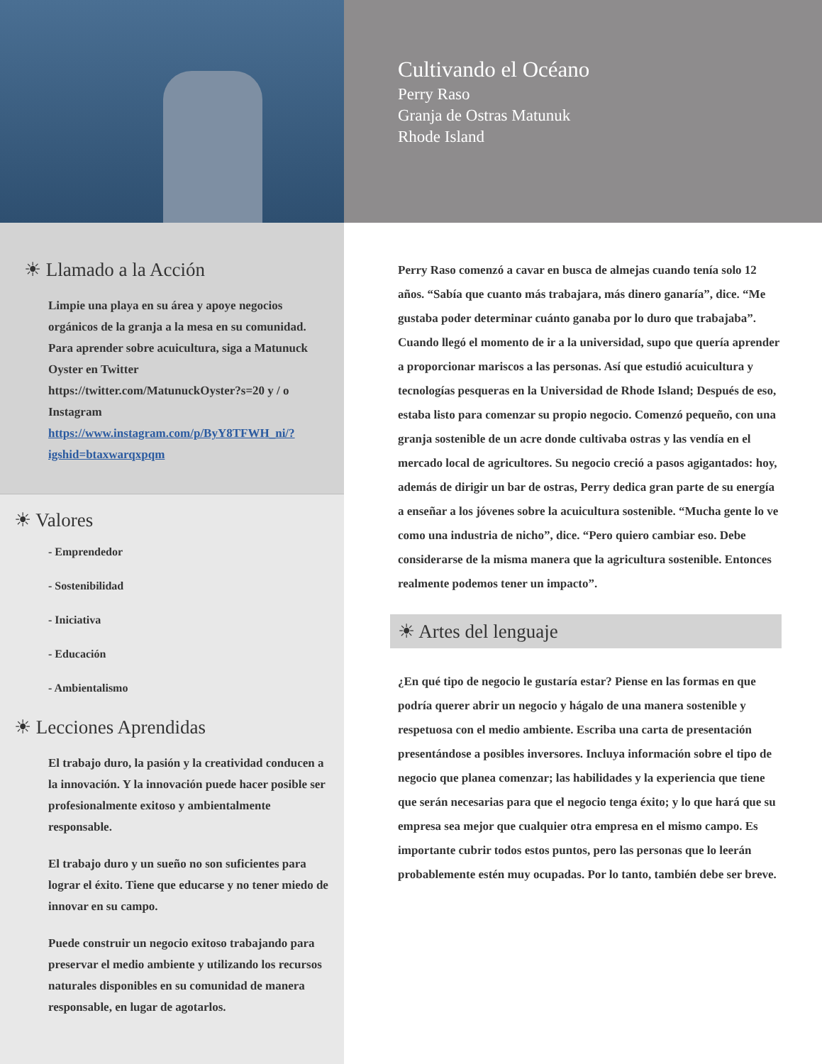Cultivando el Océano
Perry Raso
Granja de Ostras Matunuk
Rhode Island
☀ Llamado a la Acción
Limpie una playa en su área y apoye negocios orgánicos de la granja a la mesa en su comunidad. Para aprender sobre acuicultura, siga a Matunuck Oyster en Twitter https://twitter.com/MatunuckOyster?s=20 y / o Instagram https://www.instagram.com/p/ByY8TFWH_ni/?igshid=btaxwarqxpqm
☀ Valores
- Emprendedor
- Sostenibilidad
- Iniciativa
- Educación
- Ambientalismo
☀ Lecciones Aprendidas
El trabajo duro, la pasión y la creatividad conducen a la innovación. Y la innovación puede hacer posible ser profesionalmente exitoso y ambientalmente responsable.
El trabajo duro y un sueño no son suficientes para lograr el éxito. Tiene que educarse y no tener miedo de innovar en su campo.
Puede construir un negocio exitoso trabajando para preservar el medio ambiente y utilizando los recursos naturales disponibles en su comunidad de manera responsable, en lugar de agotarlos.
Perry Raso comenzó a cavar en busca de almejas cuando tenía solo 12 años. “Sabía que cuanto más trabajara, más dinero ganaría”, dice. “Me gustaba poder determinar cuánto ganaba por lo duro que trabajaba”. Cuando llegó el momento de ir a la universidad, supo que quería aprender a proporcionar mariscos a las personas. Así que estudió acuicultura y tecnologías pesqueras en la Universidad de Rhode Island; Después de eso, estaba listo para comenzar su propio negocio. Comenzó pequeño, con una granja sostenible de un acre donde cultivaba ostras y las vendía en el mercado local de agricultores. Su negocio creció a pasos agigantados: hoy, además de dirigir un bar de ostras, Perry dedica gran parte de su energía a enseñar a los jóvenes sobre la acuicultura sostenible. “Mucha gente lo ve como una industria de nicho”, dice. “Pero quiero cambiar eso. Debe considerarse de la misma manera que la agricultura sostenible. Entonces realmente podemos tener un impacto”.
☀ Artes del lenguaje
¿En qué tipo de negocio le gustaría estar? Piense en las formas en que podría querer abrir un negocio y hágalo de una manera sostenible y respetuosa con el medio ambiente. Escriba una carta de presentación presentándose a posibles inversores. Incluya información sobre el tipo de negocio que planea comenzar; las habilidades y la experiencia que tiene que serán necesarias para que el negocio tenga éxito; y lo que hará que su empresa sea mejor que cualquier otra empresa en el mismo campo. Es importante cubrir todos estos puntos, pero las personas que lo leerán probablemente estén muy ocupadas. Por lo tanto, también debe ser breve.